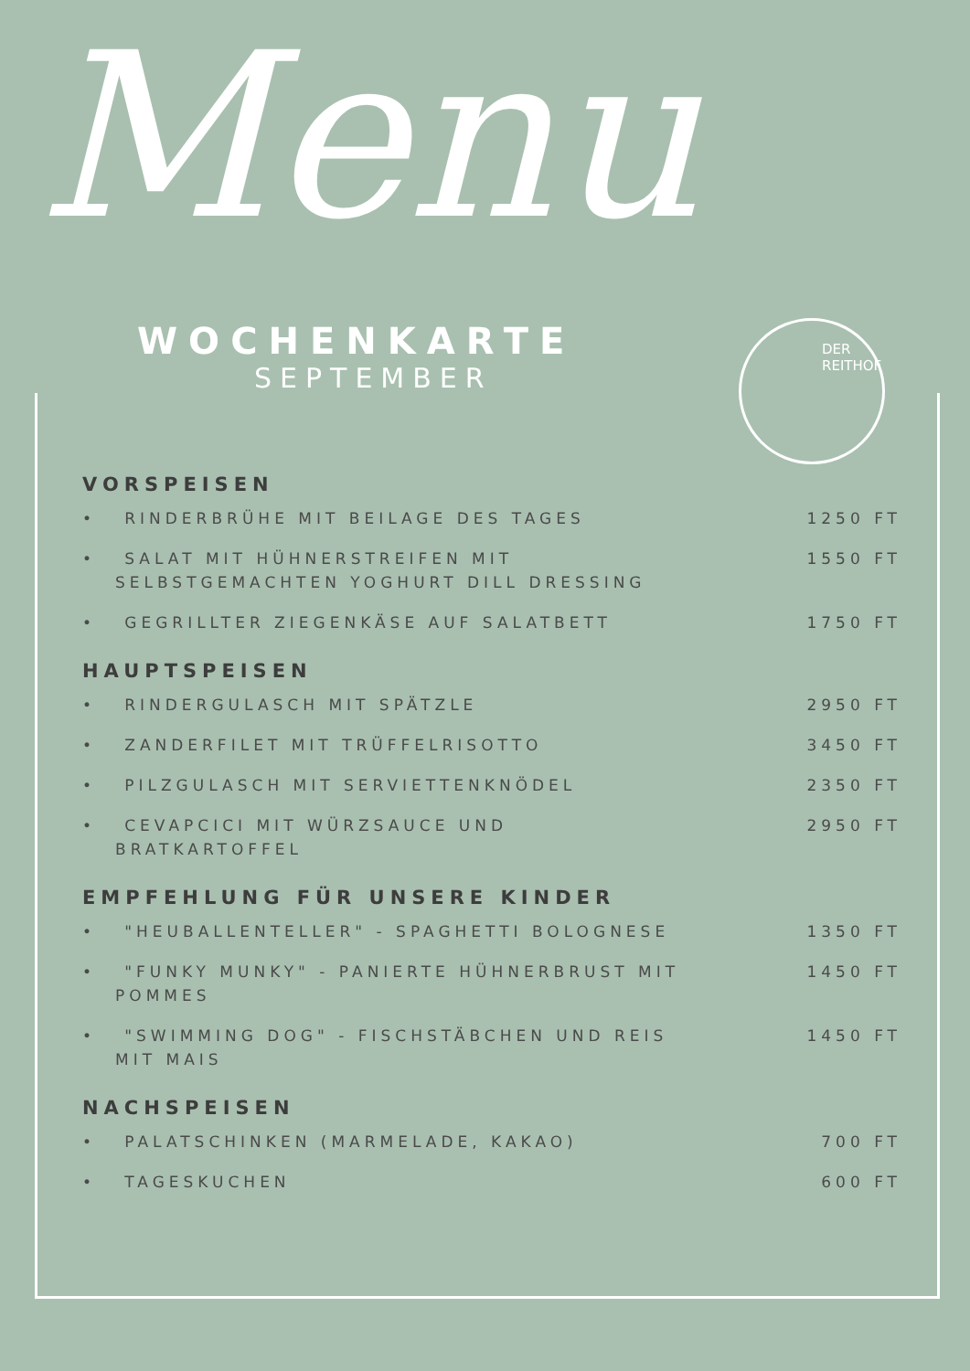Menu
WOCHENKARTE
SEPTEMBER
DER
REITHOF
VORSPEISEN
• RINDERBRÜHE MIT BEILAGE DES TAGES 1250 FT
• SALAT MIT HÜHNERSTREIFEN MIT SELBSTGEMACHTEN YOGHURT DILL DRESSING 1550 FT
• GEGRILLTER ZIEGENKÄSE AUF SALATBETT 1750 FT
HAUPTSPEISEN
• RINDERGULASCH MIT SPÄTZLE 2950 FT
• ZANDERFILET MIT TRÜFFELRISOTTO 3450 FT
• PILZGULASCH MIT SERVIETTENKNÖDEL 2350 FT
• CEVAPCICI MIT WÜRZSAUCE UND BRATKARTOFFEL 2950 FT
EMPFEHLUNG FÜR UNSERE KINDER
• "HEUBALLENTELLER" - SPAGHETTI BOLOGNESE 1350 FT
• "FUNKY MUNKY" - PANIERTE HÜHNERBRUST MIT POMMES 1450 FT
• "SWIMMING DOG" - FISCHSTÄBCHEN UND REIS MIT MAIS 1450 FT
NACHSPEISEN
• PALATSCHINKEN (MARMELADE, KAKAO) 700 FT
• TAGESKUCHEN 600 FT